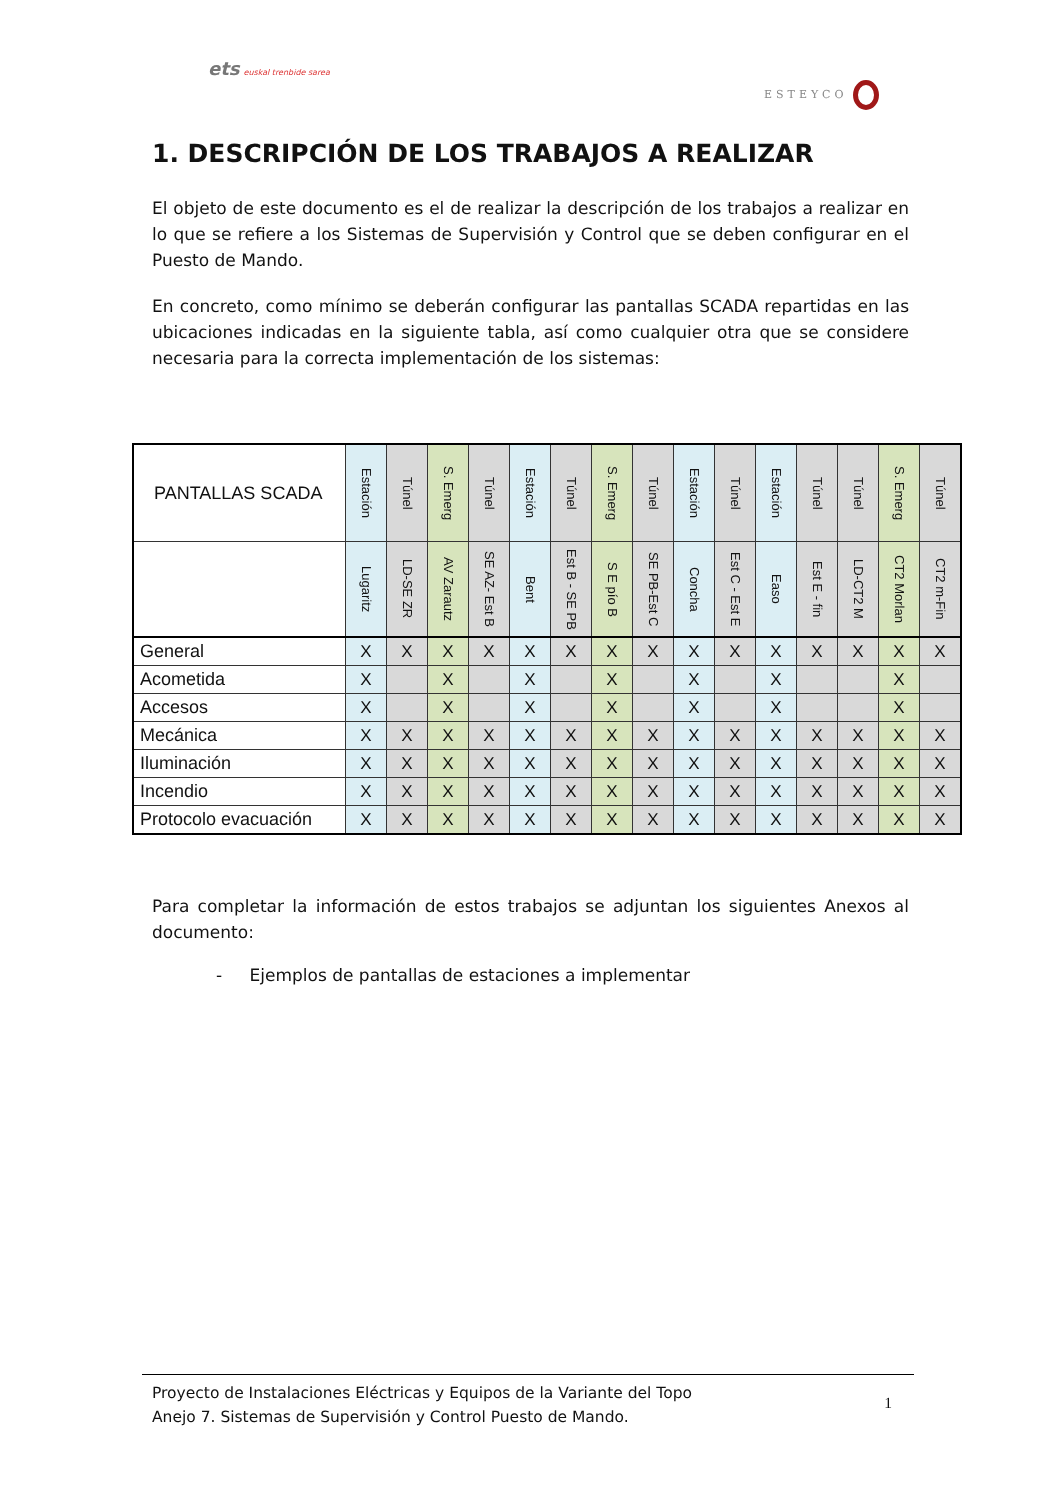ets euskal trenbide sarea
ESTEYCO
1. DESCRIPCIÓN DE LOS TRABAJOS A REALIZAR
El objeto de este documento es el de realizar la descripción de los trabajos a realizar en lo que se refiere a los Sistemas de Supervisión y Control que se deben configurar en el Puesto de Mando.
En concreto, como mínimo se deberán configurar las pantallas SCADA repartidas en las ubicaciones indicadas en la siguiente tabla, así como cualquier otra que se considere necesaria para la correcta implementación de los sistemas:
| PANTALLAS SCADA | Estación | Túnel | S. Emerg | Túnel | Estación | Túnel | S. Emerg | Túnel | Estación | Túnel | Estación | Túnel | Túnel | S. Emerg | Túnel |
| --- | --- | --- | --- | --- | --- | --- | --- | --- | --- | --- | --- | --- | --- | --- | --- |
| | Lugaritz | LD-SE ZR | AV Zarautz | SE AZ- Est B | Bent | Est B - SE PB | S E pío B | SE PB-Est C | Concha | Est C - Est E | Easo | Est E - fin | LD-CT2 M | CT2 Morlan | CT2 m-Fin |
| General | X | X | X | X | X | X | X | X | X | X | X | X | X | X | X |
| Acometida | X | | X | | X | | X | | X | | X | | | X | |
| Accesos | X | | X | | X | | X | | X | | X | | | X | |
| Mecánica | X | X | X | X | X | X | X | X | X | X | X | X | X | X | X |
| Iluminación | X | X | X | X | X | X | X | X | X | X | X | X | X | X | X |
| Incendio | X | X | X | X | X | X | X | X | X | X | X | X | X | X | X |
| Protocolo evacuación | X | X | X | X | X | X | X | X | X | X | X | X | X | X | X |
Para completar la información de estos trabajos se adjuntan los siguientes Anexos al documento:
- Ejemplos de pantallas de estaciones a implementar
Proyecto de Instalaciones Eléctricas y Equipos de la Variante del Topo
Anejo 7. Sistemas de Supervisión y Control Puesto de Mando.
1